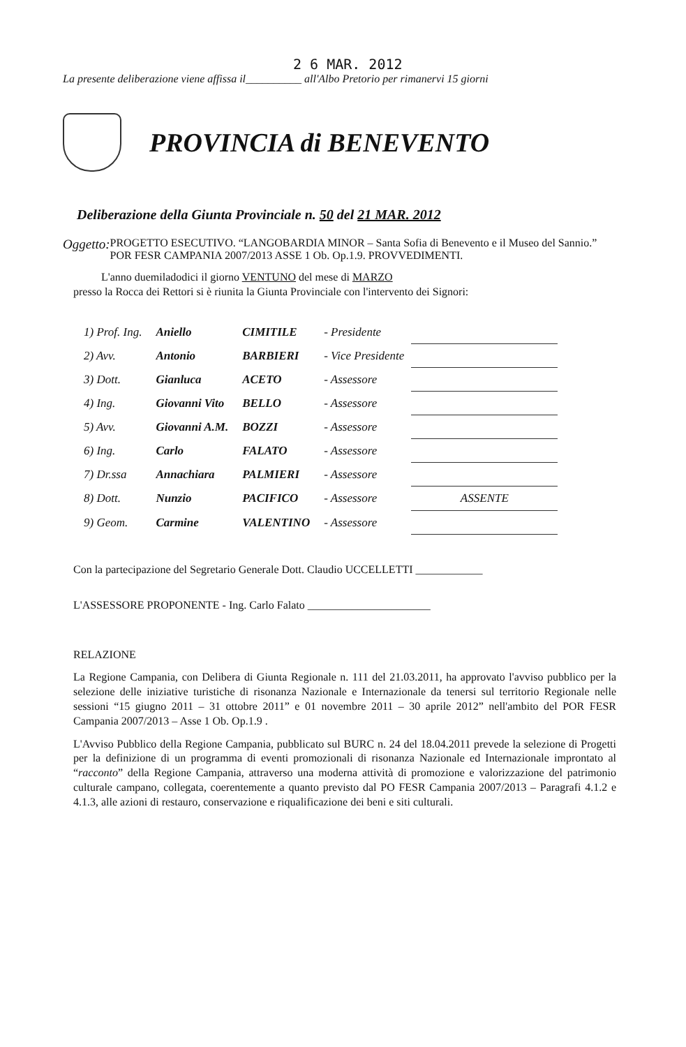2 6 MAR. 2012
La presente deliberazione viene affissa il__________ all'Albo Pretorio per rimanervi 15 giorni
PROVINCIA di BENEVENTO
Deliberazione della Giunta Provinciale n. 50 del 21 MAR. 2012
Oggetto:
PROGETTO ESECUTIVO. “LANGOBARDIA MINOR – Santa Sofia di Benevento e il Museo del Sannio.” POR FESR CAMPANIA 2007/2013 ASSE 1 Ob. Op.1.9. PROVVEDIMENTI.
L'anno duemiladodici il giorno VENTUNO del mese di MARZO
presso la Rocca dei Rettori si è riunita la Giunta Provinciale con l'intervento dei Signori:
| 1) Prof. Ing. | Aniello | CIMITILE | - Presidente | |
| 2) Avv. | Antonio | BARBIERI | - Vice Presidente | |
| 3) Dott. | Gianluca | ACETO | - Assessore | |
| 4) Ing. | Giovanni Vito | BELLO | - Assessore | |
| 5) Avv. | Giovanni A.M. | BOZZI | - Assessore | |
| 6) Ing. | Carlo | FALATO | - Assessore | |
| 7) Dr.ssa | Annachiara | PALMIERI | - Assessore | |
| 8) Dott. | Nunzio | PACIFICO | - Assessore | ASSENTE |
| 9) Geom. | Carmine | VALENTINO | - Assessore | |
Con la partecipazione del Segretario Generale Dott. Claudio UCCELLETTI ____________
L'ASSESSORE PROPONENTE - Ing. Carlo Falato ______________________
RELAZIONE
La Regione Campania, con Delibera di Giunta Regionale n. 111 del 21.03.2011, ha approvato l'avviso pubblico per la selezione delle iniziative turistiche di risonanza Nazionale e Internazionale da tenersi sul territorio Regionale nelle sessioni “15 giugno 2011 – 31 ottobre 2011” e 01 novembre 2011 – 30 aprile 2012” nell'ambito del POR FESR Campania 2007/2013 – Asse 1 Ob. Op.1.9 .
L'Avviso Pubblico della Regione Campania, pubblicato sul BURC n. 24 del 18.04.2011 prevede la selezione di Progetti per la definizione di un programma di eventi promozionali di risonanza Nazionale ed Internazionale improntato al “racconto” della Regione Campania, attraverso una moderna attività di promozione e valorizzazione del patrimonio culturale campano, collegata, coerentemente a quanto previsto dal PO FESR Campania 2007/2013 – Paragrafi 4.1.2 e 4.1.3, alle azioni di restauro, conservazione e riqualificazione dei beni e siti culturali.